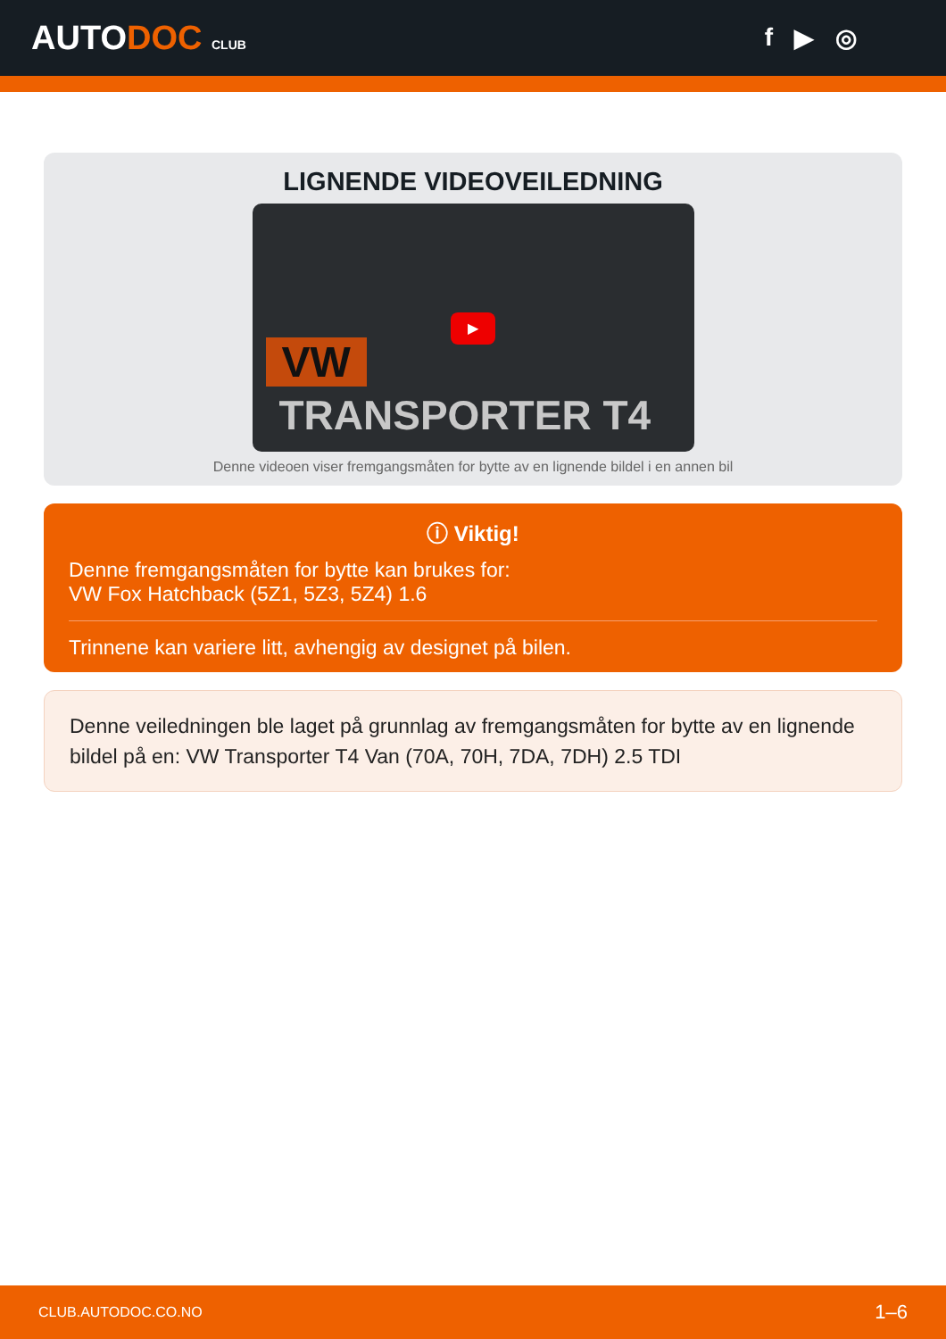AUTODOC CLUB
f ▶ ◎
LIGNENDE VIDEOVEILEDNING
VW
TRANSPORTER T4
▶
Denne videoen viser fremgangsmåten for bytte av en lignende bildel i en annen bil
ⓘ Viktig!
Denne fremgangsmåten for bytte kan brukes for:
VW Fox Hatchback (5Z1, 5Z3, 5Z4) 1.6
Trinnene kan variere litt, avhengig av designet på bilen.
Denne veiledningen ble laget på grunnlag av fremgangsmåten for bytte av en lignende bildel på en: VW Transporter T4 Van (70A, 70H, 7DA, 7DH) 2.5 TDI
CLUB.AUTODOC.CO.NO 1–6